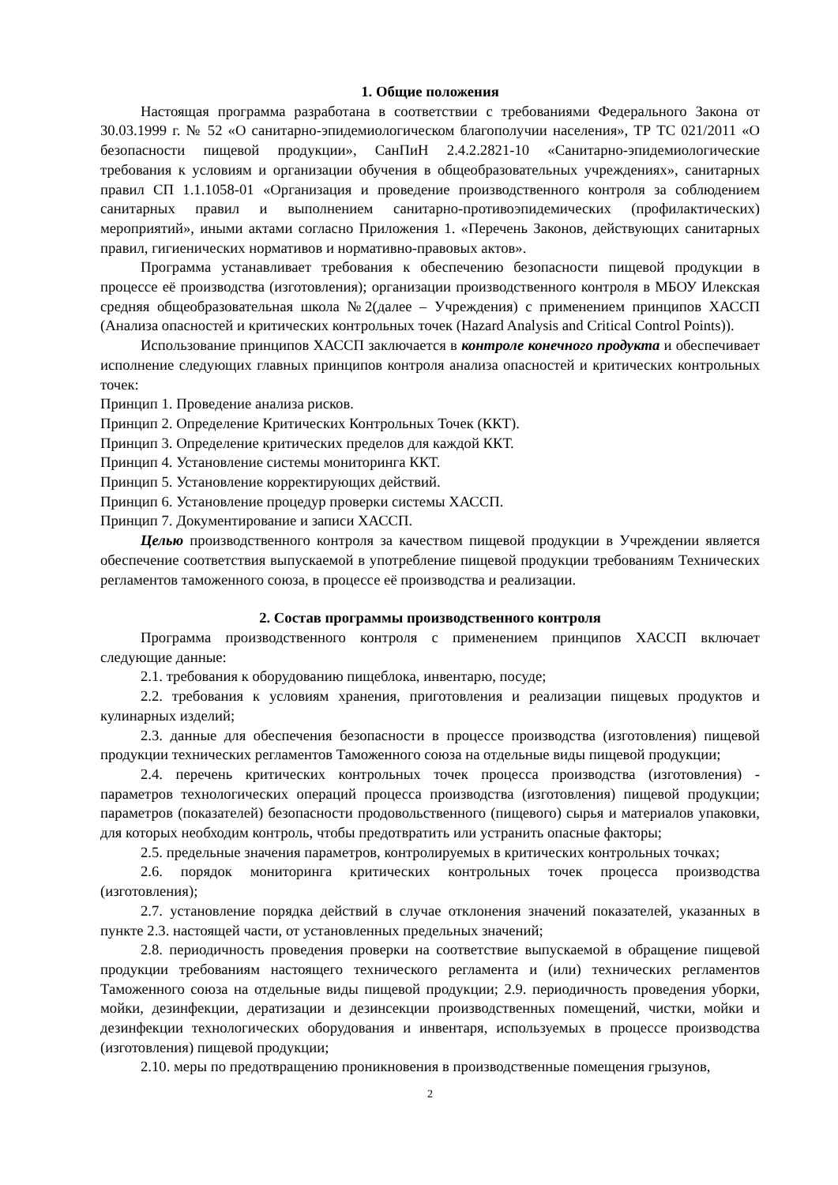1. Общие положения
Настоящая программа разработана в соответствии с требованиями Федерального Закона от 30.03.1999 г. № 52 «О санитарно-эпидемиологическом благополучии населения», ТР ТС 021/2011 «О безопасности пищевой продукции», СанПиН 2.4.2.2821-10 «Санитарно-эпидемиологические требования к условиям и организации обучения в общеобразовательных учреждениях», санитарных правил СП 1.1.1058-01 «Организация и проведение производственного контроля за соблюдением санитарных правил и выполнением санитарно-противоэпидемических (профилактических) мероприятий», иными актами согласно Приложения 1. «Перечень Законов, действующих санитарных правил, гигиенических нормативов и нормативно-правовых актов».
Программа устанавливает требования к обеспечению безопасности пищевой продукции в процессе её производства (изготовления); организации производственного контроля в МБОУ Илекская средняя общеобразовательная школа №2(далее – Учреждения) с применением принципов ХАССП (Анализа опасностей и критических контрольных точек (Hazard Analysis and Critical Control Points)).
Использование принципов ХАССП заключается в контроле конечного продукта и обеспечивает исполнение следующих главных принципов контроля анализа опасностей и критических контрольных точек:
Принцип 1. Проведение анализа рисков.
Принцип 2. Определение Критических Контрольных Точек (ККТ).
Принцип 3. Определение критических пределов для каждой ККТ.
Принцип 4. Установление системы мониторинга ККТ.
Принцип 5. Установление корректирующих действий.
Принцип 6. Установление процедур проверки системы ХАССП.
Принцип 7. Документирование и записи ХАССП.
Целью производственного контроля за качеством пищевой продукции в Учреждении является обеспечение соответствия выпускаемой в употребление пищевой продукции требованиям Технических регламентов таможенного союза, в процессе её производства и реализации.
2. Состав программы производственного контроля
Программа производственного контроля с применением принципов ХАССП включает следующие данные:
2.1. требования к оборудованию пищеблока, инвентарю, посуде;
2.2. требования к условиям хранения, приготовления и реализации пищевых продуктов и кулинарных изделий;
2.3. данные для обеспечения безопасности в процессе производства (изготовления) пищевой продукции технических регламентов Таможенного союза на отдельные виды пищевой продукции;
2.4. перечень критических контрольных точек процесса производства (изготовления) - параметров технологических операций процесса производства (изготовления) пищевой продукции; параметров (показателей) безопасности продовольственного (пищевого) сырья и материалов упаковки, для которых необходим контроль, чтобы предотвратить или устранить опасные факторы;
2.5. предельные значения параметров, контролируемых в критических контрольных точках;
2.6. порядок мониторинга критических контрольных точек процесса производства (изготовления);
2.7. установление порядка действий в случае отклонения значений показателей, указанных в пункте 2.3. настоящей части, от установленных предельных значений;
2.8. периодичность проведения проверки на соответствие выпускаемой в обращение пищевой продукции требованиям настоящего технического регламента и (или) технических регламентов Таможенного союза на отдельные виды пищевой продукции; 2.9. периодичность проведения уборки, мойки, дезинфекции, дератизации и дезинсекции производственных помещений, чистки, мойки и дезинфекции технологических оборудования и инвентаря, используемых в процессе производства (изготовления) пищевой продукции;
2.10. меры по предотвращению проникновения в производственные помещения грызунов,
2